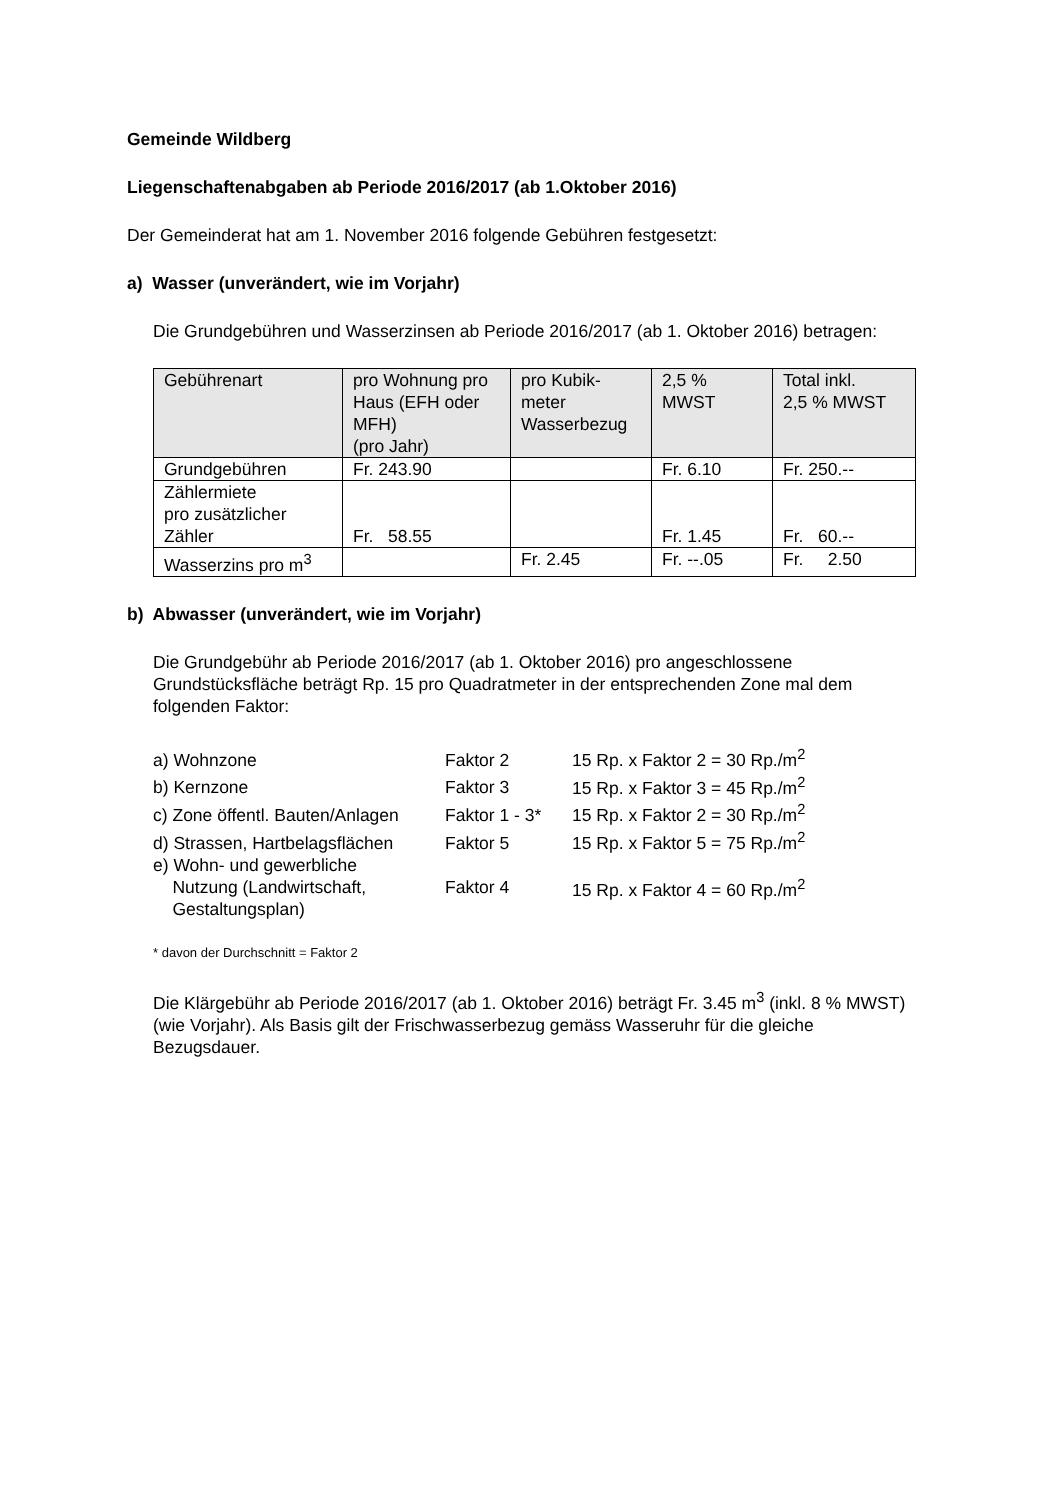Gemeinde Wildberg
Liegenschaftenabgaben ab Periode 2016/2017 (ab 1.Oktober 2016)
Der Gemeinderat hat am 1. November 2016 folgende Gebühren festgesetzt:
a) Wasser (unverändert, wie im Vorjahr)
Die Grundgebühren und Wasserzinsen ab Periode 2016/2017 (ab 1. Oktober 2016) betragen:
| Gebührenart | pro Wohnung pro Haus (EFH oder MFH) (pro Jahr) | pro Kubik- meter Wasserbezug | 2,5 % MWST | Total inkl. 2,5 % MWST |
| --- | --- | --- | --- | --- |
| Grundgebühren | Fr. 243.90 | | Fr. 6.10 | Fr. 250.-- |
| Zählermiete pro zusätzlicher Zähler | Fr. 58.55 | | Fr. 1.45 | Fr. 60.-- |
| Wasserzins pro m<sup>3</sup> | | Fr. 2.45 | Fr. --.05 | Fr. 2.50 |
b) Abwasser (unverändert, wie im Vorjahr)
Die Grundgebühr ab Periode 2016/2017 (ab 1. Oktober 2016) pro angeschlossene Grundstücksfläche beträgt Rp. 15 pro Quadratmeter in der entsprechenden Zone mal dem folgenden Faktor:
| a) Wohnzone | Faktor 2 | 15 Rp. x Faktor 2 = 30 Rp./m<sup>2</sup> |
| b) Kernzone | Faktor 3 | 15 Rp. x Faktor 3 = 45 Rp./m<sup>2</sup> |
| c) Zone öffentl. Bauten/Anlagen | Faktor 1 - 3* | 15 Rp. x Faktor 2 = 30 Rp./m<sup>2</sup> |
| d) Strassen, Hartbelagsflächen | Faktor 5 | 15 Rp. x Faktor 5 = 75 Rp./m<sup>2</sup> |
| e) Wohn- und gewerbliche Nutzung (Landwirtschaft, Gestaltungsplan) | Faktor 4 | 15 Rp. x Faktor 4 = 60 Rp./m<sup>2</sup> |
* davon der Durchschnitt = Faktor 2
Die Klärgebühr ab Periode 2016/2017 (ab 1. Oktober 2016) beträgt Fr. 3.45 m<sup>3</sup> (inkl. 8 % MWST) (wie Vorjahr). Als Basis gilt der Frischwasserbezug gemäss Wasseruhr für die gleiche Bezugsdauer.